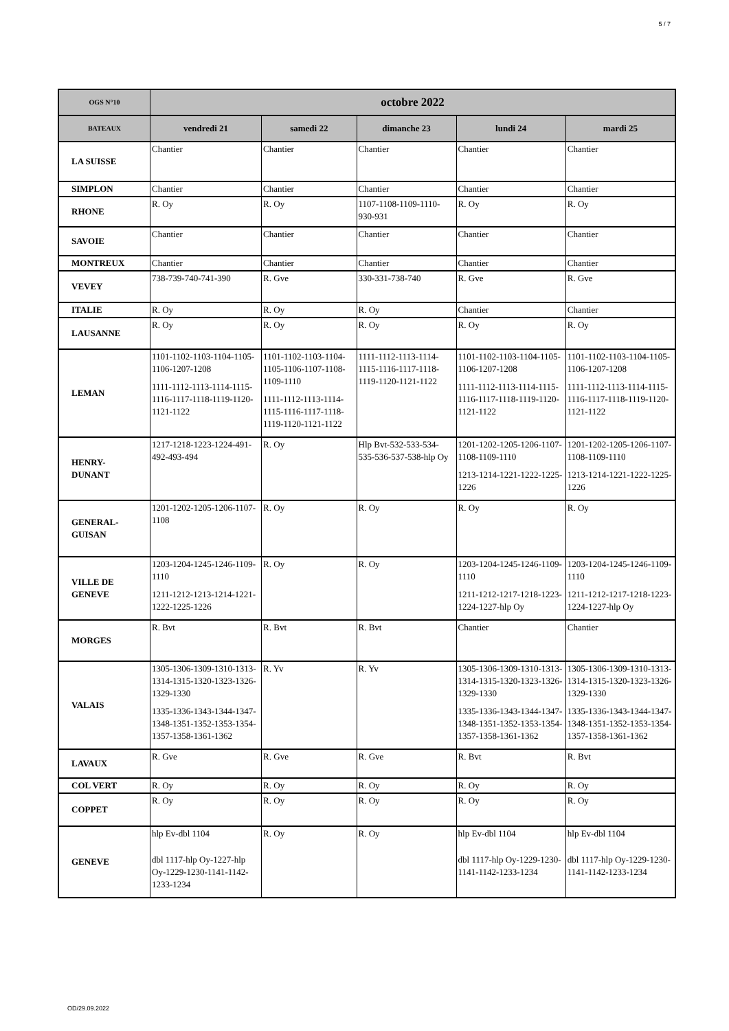5 / 7
| OGS N°10 | octobre 2022 | | | | |
| --- | --- | --- | --- | --- | --- |
| BATEAUX | vendredi 21 | samedi 22 | dimanche 23 | lundi 24 | mardi 25 |
| LA SUISSE | Chantier | Chantier | Chantier | Chantier | Chantier |
| SIMPLON | Chantier | Chantier | Chantier | Chantier | Chantier |
| RHONE | R. Oy | R. Oy | 1107-1108-1109-1110-930-931 | R. Oy | R. Oy |
| SAVOIE | Chantier | Chantier | Chantier | Chantier | Chantier |
| MONTREUX | Chantier | Chantier | Chantier | Chantier | Chantier |
| VEVEY | 738-739-740-741-390 | R. Gve | 330-331-738-740 | R. Gve | R. Gve |
| ITALIE | R. Oy | R. Oy | R. Oy | Chantier | Chantier |
| LAUSANNE | R. Oy | R. Oy | R. Oy | R. Oy | R. Oy |
| LEMAN | 1101-1102-1103-1104-1105-1106-1207-1208 1111-1112-1113-1114-1115-1116-1117-1118-1119-1120-1121-1122 | 1101-1102-1103-1104-1105-1106-1107-1108-1109-1110 1111-1112-1113-1114-1115-1116-1117-1118-1119-1120-1121-1122 | 1111-1112-1113-1114-1115-1116-1117-1118-1119-1120-1121-1122 | 1101-1102-1103-1104-1105-1106-1207-1208 1111-1112-1113-1114-1115-1116-1117-1118-1119-1120-1121-1122 | 1101-1102-1103-1104-1105-1106-1207-1208 1111-1112-1113-1114-1115-1116-1117-1118-1119-1120-1121-1122 |
| HENRY- DUNANT | 1217-1218-1223-1224-491-492-493-494 | R. Oy | Hlp Bvt-532-533-534-535-536-537-538-hlp Oy | 1201-1202-1205-1206-1107-1108-1109-1110 1213-1214-1221-1222-1225-1226 | 1201-1202-1205-1206-1107-1108-1109-1110 1213-1214-1221-1222-1225-1226 |
| GENERAL- GUISAN | 1201-1202-1205-1206-1107-1108 | R. Oy | R. Oy | R. Oy | R. Oy |
| VILLE DE GENEVE | 1203-1204-1245-1246-1109-1110 1211-1212-1213-1214-1221-1222-1225-1226 | R. Oy | R. Oy | 1203-1204-1245-1246-1109-1110 1211-1212-1217-1218-1223-1224-1227-hlp Oy | 1203-1204-1245-1246-1109-1110 1211-1212-1217-1218-1223-1224-1227-hlp Oy |
| MORGES | R. Bvt | R. Bvt | R. Bvt | Chantier | Chantier |
| VALAIS | 1305-1306-1309-1310-1313-1314-1315-1320-1323-1326-1329-1330 1335-1336-1343-1344-1347-1348-1351-1352-1353-1354-1357-1358-1361-1362 | R. Yv | R. Yv | 1305-1306-1309-1310-1313-1314-1315-1320-1323-1326-1329-1330 1335-1336-1343-1344-1347-1348-1351-1352-1353-1354-1357-1358-1361-1362 | 1305-1306-1309-1310-1313-1314-1315-1320-1323-1326-1329-1330 1335-1336-1343-1344-1347-1348-1351-1352-1353-1354-1357-1358-1361-1362 |
| LAVAUX | R. Gve | R. Gve | R. Gve | R. Bvt | R. Bvt |
| COL VERT | R. Oy | R. Oy | R. Oy | R. Oy | R. Oy |
| COPPET | R. Oy | R. Oy | R. Oy | R. Oy | R. Oy |
| GENEVE | hlp Ev-dbl 1104 dbl 1117-hlp Oy-1227-hlp Oy-1229-1230-1141-1142-1233-1234 | R. Oy | R. Oy | hlp Ev-dbl 1104 dbl 1117-hlp Oy-1229-1230-1141-1142-1233-1234 | hlp Ev-dbl 1104 dbl 1117-hlp Oy-1229-1230-1141-1142-1233-1234 |
OD/29.09.2022